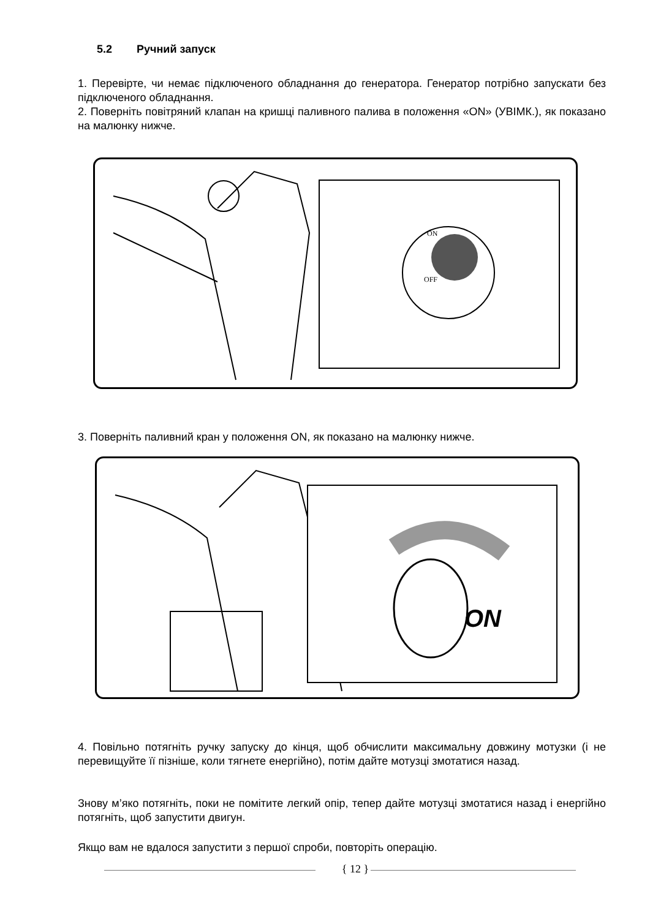5.2 Ручний запуск
1. Перевірте, чи немає підключеного обладнання до генератора. Генератор потрібно запускати без підключеного обладнання.
2. Поверніть повітряний клапан на кришці паливного палива в положення «ON» (УВІМК.), як показано на малюнку нижче.
OFF
ON
3. Поверніть паливний кран у положення ON, як показано на малюнку нижче.
ON
4. Повільно потягніть ручку запуску до кінця, щоб обчислити максимальну довжину мотузки (і не перевищуйте її пізніше, коли тягнете енергійно), потім дайте мотузці змотатися назад.
Знову м’яко потягніть, поки не помітите легкий опір, тепер дайте мотузці змотатися назад і енергійно потягніть, щоб запустити двигун.
Якщо вам не вдалося запустити з першої спроби, повторіть операцію.
{ 12 }